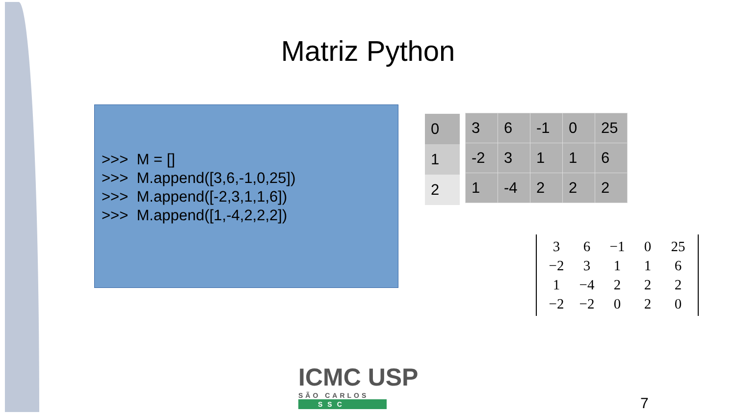Matriz Python
>>> M = []
>>> M.append([3,6,-1,0,25])
>>> M.append([-2,3,1,1,6])
>>> M.append([1,-4,2,2,2])
| 0 |
| 1 |
| 2 |
| 3 | 6 | -1 | 0 | 25 |
| -2 | 3 | 1 | 1 | 6 |
| 1 | -4 | 2 | 2 | 2 |
| 3 | 6 | −1 | 0 | 25 |
| −2 | 3 | 1 | 1 | 6 |
| 1 | −4 | 2 | 2 | 2 |
| −2 | −2 | 0 | 2 | 0 |
ICMC USP
SÃO CARLOS
SSC
7